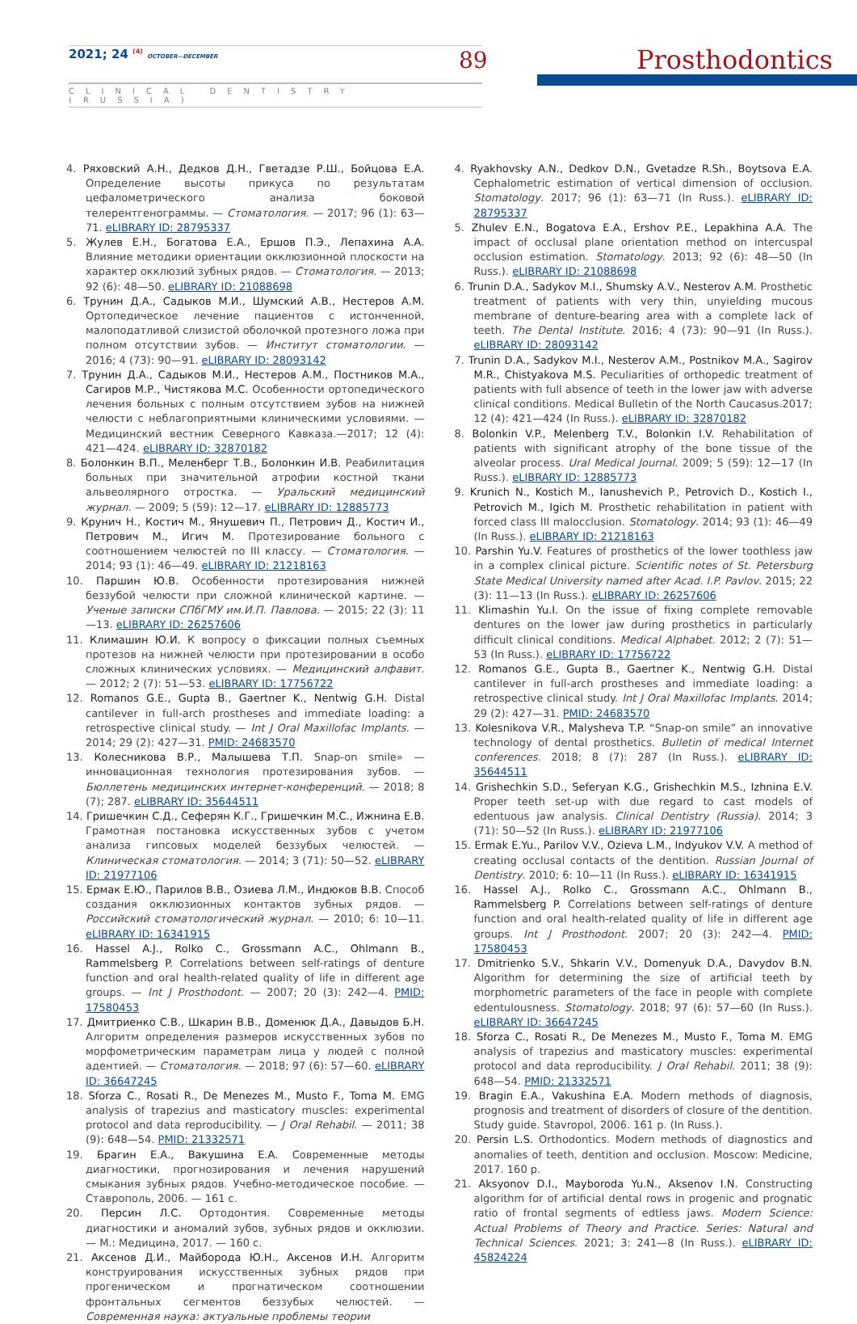2021; 24 <sup>(4)</sup> OCTOBER—DECEMBER 89 Prosthodontics
CLINICAL DENTISTRY (RUSSIA)
4. Ряховский А.Н., Дедков Д.Н., Гветадзе Р.Ш., Бойцова Е.А. Определение высоты прикуса по результатам цефалометрического анализа боковой телерентгенограммы. — Стоматология. — 2017; 96 (1): 63—71. eLIBRARY ID: 28795337
5. Жулев Е.Н., Богатова Е.А., Ершов П.Э., Лепахина А.А. Влияние методики ориентации окклюзионной плоскости на характер окклюзий зубных рядов. — Стоматология. — 2013; 92 (6): 48—50. eLIBRARY ID: 21088698
6. Трунин Д.А., Садыков М.И., Шумский А.В., Нестеров А.М. Ортопедическое лечение пациентов с истонченной, малоподатливой слизистой оболочкой протезного ложа при полном отсутствии зубов. — Институт стоматологии. — 2016; 4 (73): 90—91. eLIBRARY ID: 28093142
7. Трунин Д.А., Садыков М.И., Нестеров А.М., Постников М.А., Сагиров М.Р., Чистякова М.С. Особенности ортопедического лечения больных с полным отсутствием зубов на нижней челюсти с неблагоприятными клиническими условиями. — Медицинский вестник Северного Кавказа.—2017; 12 (4): 421—424. eLIBRARY ID: 32870182
8. Болонкин В.П., Меленберг Т.В., Болонкин И.В. Реабилитация больных при значительной атрофии костной ткани альвеолярного отростка. — Уральский медицинский журнал. — 2009; 5 (59): 12—17. eLIBRARY ID: 12885773
9. Крунич Н., Костич М., Янушевич П., Петрович Д., Костич И., Петрович М., Игич М. Протезирование больного с соотношением челюстей по III классу. — Стоматология. — 2014; 93 (1): 46—49. eLIBRARY ID: 21218163
10. Паршин Ю.В. Особенности протезирования нижней беззубой челюсти при сложной клинической картине. — Ученые записки СПбГМУ им.И.П. Павлова. — 2015; 22 (3): 11—13. eLIBRARY ID: 26257606
11. Климашин Ю.И. К вопросу о фиксации полных съемных протезов на нижней челюсти при протезировании в особо сложных клинических условиях. — Медицинский алфавит. — 2012; 2 (7): 51—53. eLIBRARY ID: 17756722
12. Romanos G.E., Gupta B., Gaertner K., Nentwig G.H. Distal cantilever in full-arch prostheses and immediate loading: a retrospective clinical study. — Int J Oral Maxillofac Implants. — 2014; 29 (2): 427—31. PMID: 24683570
13. Колесникова В.Р., Малышева Т.П. Snap-on smile» — инновационная технология протезирования зубов. — Бюллетень медицинских интернет-конференций. — 2018; 8 (7); 287. eLIBRARY ID: 35644511
14. Гришечкин С.Д., Сеферян К.Г., Гришечкин М.С., Ижнина Е.В. Грамотная постановка искусственных зубов с учетом анализа гипсовых моделей беззубых челюстей. — Клиническая стоматология. — 2014; 3 (71): 50—52. eLIBRARY ID: 21977106
15. Ермак Е.Ю., Парилов В.В., Озиева Л.М., Индюков В.В. Способ создания окклюзионных контактов зубных рядов. — Российский стоматологический журнал. — 2010; 6: 10—11. eLIBRARY ID: 16341915
16. Hassel A.J., Rolko C., Grossmann A.C., Ohlmann B., Rammelsberg P. Correlations between self-ratings of denture function and oral health-related quality of life in different age groups. — Int J Prosthodont. — 2007; 20 (3): 242—4. PMID: 17580453
17. Дмитриенко С.В., Шкарин В.В., Доменюк Д.А., Давыдов Б.Н. Алгоритм определения размеров искусственных зубов по морфометрическим параметрам лица у людей с полной адентией. — Стоматология. — 2018; 97 (6): 57—60. eLIBRARY ID: 36647245
18. Sforza C., Rosati R., De Menezes M., Musto F., Toma M. EMG analysis of trapezius and masticatory muscles: experimental protocol and data reproducibility. — J Oral Rehabil. — 2011; 38 (9): 648—54. PMID: 21332571
19. Брагин Е.А., Вакушина Е.А. Современные методы диагностики, прогнозирования и лечения нарушений смыкания зубных рядов. Учебно-методическое пособие. — Ставрополь, 2006. — 161 с.
20. Персин Л.С. Ортодонтия. Современные методы диагностики и аномалий зубов, зубных рядов и окклюзии. — М.: Медицина, 2017. — 160 с.
21. Аксенов Д.И., Майборода Ю.Н., Аксенов И.Н. Алгоритм конструирования искусственных зубных рядов при прогеническом и прогнатическом соотношении фронтальных сегментов беззубых челюстей. — Современная наука: актуальные проблемы теории
4. Ryakhovsky A.N., Dedkov D.N., Gvetadze R.Sh., Boytsova E.A. Cephalometric estimation of vertical dimension of occlusion. Stomatology. 2017; 96 (1): 63—71 (In Russ.). eLIBRARY ID: 28795337
5. Zhulev E.N., Bogatova E.A., Ershov P.E., Lepakhina A.A. The impact of occlusal plane orientation method on intercuspal occlusion estimation. Stomatology. 2013; 92 (6): 48—50 (In Russ.). eLIBRARY ID: 21088698
6. Trunin D.A., Sadykov M.I., Shumsky A.V., Nesterov A.M. Prosthetic treatment of patients with very thin, unyielding mucous membrane of denture-bearing area with a complete lack of teeth. The Dental Institute. 2016; 4 (73): 90—91 (In Russ.). eLIBRARY ID: 28093142
7. Trunin D.A., Sadykov M.I., Nesterov A.M., Postnikov M.A., Sagirov M.R., Chistyakova M.S. Peculiarities of orthopedic treatment of patients with full absence of teeth in the lower jaw with adverse clinical conditions. Medical Bulletin of the North Caucasus.2017; 12 (4): 421—424 (In Russ.). eLIBRARY ID: 32870182
8. Bolonkin V.P., Melenberg T.V., Bolonkin I.V. Rehabilitation of patients with significant atrophy of the bone tissue of the alveolar process. Ural Medical Journal. 2009; 5 (59): 12—17 (In Russ.). eLIBRARY ID: 12885773
9. Krunich N., Kostich M., Ianushevich P., Petrovich D., Kostich I., Petrovich M., Igich M. Prosthetic rehabilitation in patient with forced class III malocclusion. Stomatology. 2014; 93 (1): 46—49 (In Russ.). eLIBRARY ID: 21218163
10. Parshin Yu.V. Features of prosthetics of the lower toothless jaw in a complex clinical picture. Scientific notes of St. Petersburg State Medical University named after Acad. I.P. Pavlov. 2015; 22 (3): 11—13 (In Russ.). eLIBRARY ID: 26257606
11. Klimashin Yu.I. On the issue of fixing complete removable dentures on the lower jaw during prosthetics in particularly difficult clinical conditions. Medical Alphabet. 2012; 2 (7): 51—53 (In Russ.). eLIBRARY ID: 17756722
12. Romanos G.E., Gupta B., Gaertner K., Nentwig G.H. Distal cantilever in full-arch prostheses and immediate loading: a retrospective clinical study. Int J Oral Maxillofac Implants. 2014; 29 (2): 427—31. PMID: 24683570
13. Kolesnikova V.R., Malysheva T.P. “Snap-on smile” an innovative technology of dental prosthetics. Bulletin of medical Internet conferences. 2018; 8 (7): 287 (In Russ.). eLIBRARY ID: 35644511
14. Grishechkin S.D., Seferyan K.G., Grishechkin M.S., Izhnina E.V. Proper teeth set-up with due regard to cast models of edentuous jaw analysis. Clinical Dentistry (Russia). 2014; 3 (71): 50—52 (In Russ.). eLIBRARY ID: 21977106
15. Ermak E.Yu., Parilov V.V., Ozieva L.M., Indyukov V.V. A method of creating occlusal contacts of the dentition. Russian Journal of Dentistry. 2010; 6: 10—11 (In Russ.). eLIBRARY ID: 16341915
16. Hassel A.J., Rolko C., Grossmann A.C., Ohlmann B., Rammelsberg P. Correlations between self-ratings of denture function and oral health-related quality of life in different age groups. Int J Prosthodont. 2007; 20 (3): 242—4. PMID: 17580453
17. Dmitrienko S.V., Shkarin V.V., Domenyuk D.A., Davydov B.N. Algorithm for determining the size of artificial teeth by morphometric parameters of the face in people with complete edentulousness. Stomatology. 2018; 97 (6): 57—60 (In Russ.). eLIBRARY ID: 36647245
18. Sforza C., Rosati R., De Menezes M., Musto F., Toma M. EMG analysis of trapezius and masticatory muscles: experimental protocol and data reproducibility. J Oral Rehabil. 2011; 38 (9): 648—54. PMID: 21332571
19. Bragin E.A., Vakushina E.A. Modern methods of diagnosis, prognosis and treatment of disorders of closure of the dentition. Study guide. Stavropol, 2006. 161 p. (In Russ.).
20. Persin L.S. Orthodontics. Modern methods of diagnostics and anomalies of teeth, dentition and occlusion. Moscow: Medicine, 2017. 160 p.
21. Aksyonov D.I., Mayboroda Yu.N., Aksenov I.N. Constructing algorithm for of artificial dental rows in progenic and prognatic ratio of frontal segments of edtless jaws. Modern Science: Actual Problems of Theory and Practice. Series: Natural and Technical Sciences. 2021; 3: 241—8 (In Russ.). eLIBRARY ID: 45824224